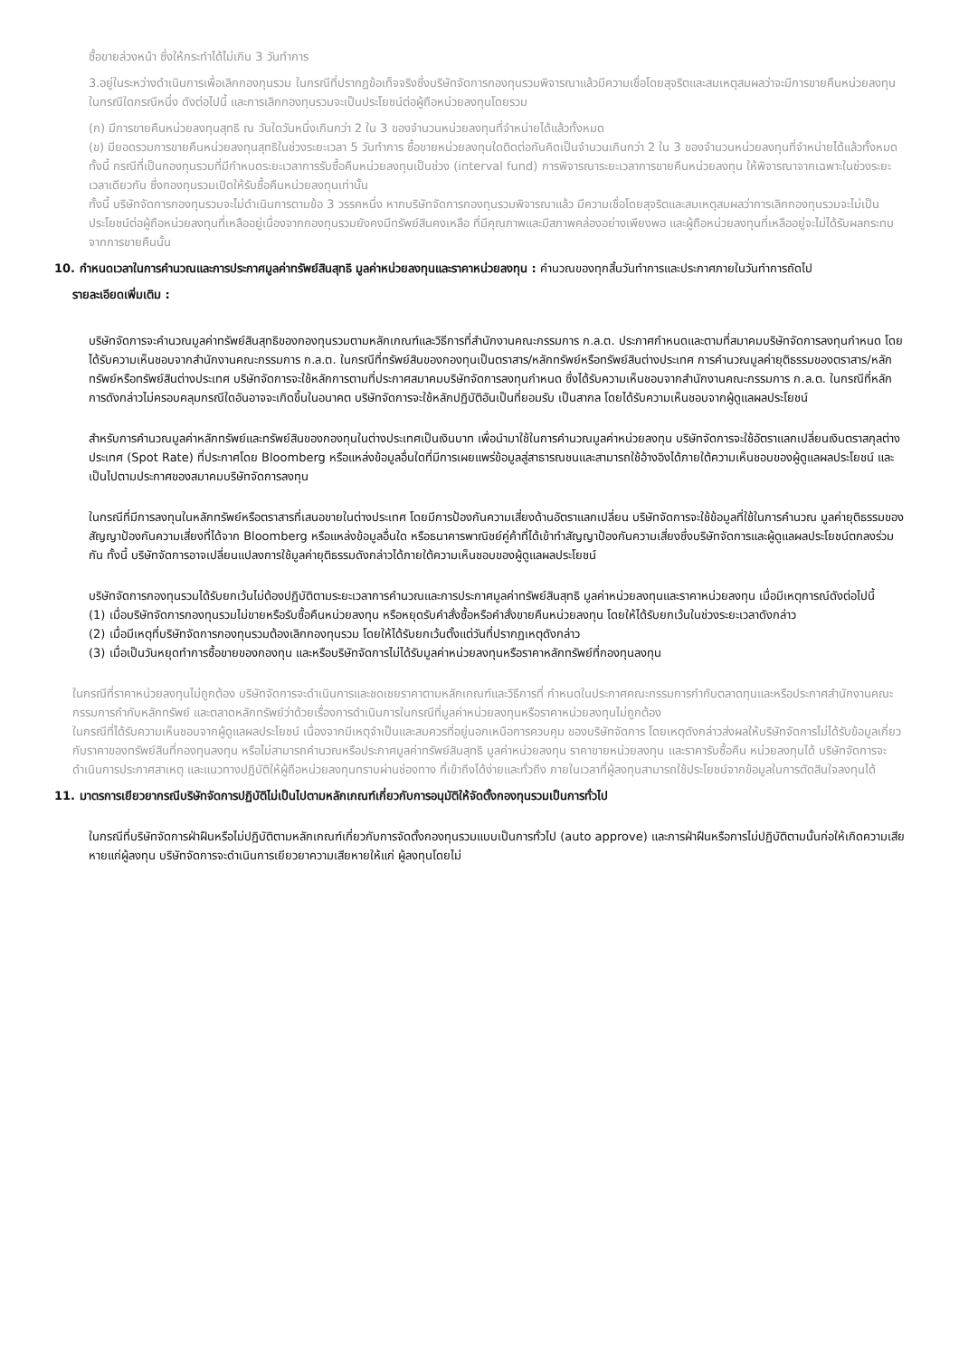ซื้อขายล่วงหน้า ซึ่งให้กระทำได้ไม่เกิน 3 วันทำการ
3.อยู่ในระหว่างดำเนินการเพื่อเลิกกองทุนรวม ในกรณีที่ปรากฏข้อเท็จจริงซึ่งบริษัทจัดการกองทุนรวมพิจารณาแล้วมีความเชื่อโดยสุจริตและสมเหตุสมผลว่าจะมีการขายคืนหน่วยลงทุน ในกรณีใดกรณีหนึ่ง ดังต่อไปนี้ และการเลิกกองทุนรวมจะเป็นประโยชน์ต่อผู้ถือหน่วยลงทุนโดยรวม
(ก) มีการขายคืนหน่วยลงทุนสุทธิ ณ วันใดวันหนึ่งเกินกว่า 2 ใน 3 ของจำนวนหน่วยลงทุนที่จำหน่ายได้แล้วทั้งหมด
(ข) มียอดรวมการขายคืนหน่วยลงทุนสุทธิในช่วงระยะเวลา 5 วันทำการ ซื้อขายหน่วยลงทุนใดติดต่อกันคิดเป็นจำนวนเกินกว่า 2 ใน 3 ของจำนวนหน่วยลงทุนที่จำหน่ายได้แล้วทั้งหมด ทั้งนี้ กรณีที่เป็นกองทุนรวมที่มีกำหนดระยะเวลาการรับซื้อคืนหน่วยลงทุนเป็นช่วง (interval fund) การพิจารณาระยะเวลาการขายคืนหน่วยลงทุน ให้พิจารณาจากเฉพาะในช่วงระยะเวลาเดียวกัน ซึ่งกองทุนรวมเปิดให้รับซื้อคืนหน่วยลงทุนเท่านั้น
ทั้งนี้ บริษัทจัดการกองทุนรวมจะไม่ดำเนินการตามข้อ 3 วรรคหนึ่ง หากบริษัทจัดการกองทุนรวมพิจารณาแล้ว มีความเชื่อโดยสุจริตและสมเหตุสมผลว่าการเลิกกองทุนรวมจะไม่เป็นประโยชน์ต่อผู้ถือหน่วยลงทุนที่เหลืออยู่เนื่องจากกองทุนรวมยังคงมีทรัพย์สินคงเหลือ ที่มีคุณภาพและมีสภาพคล่องอย่างเพียงพอ และผู้ถือหน่วยลงทุนที่เหลืออยู่จะไม่ได้รับผลกระทบจากการขายคืนนั้น
10. กำหนดเวลาในการคำนวณและการประกาศมูลค่าทรัพย์สินสุทธิ มูลค่าหน่วยลงทุนและราคาหน่วยลงทุน : คำนวณของทุกสิ้นวันทำการและประกาศภายในวันทำการถัดไป
รายละเอียดเพิ่มเติม :
บริษัทจัดการจะคำนวณมูลค่าทรัพย์สินสุทธิของกองทุนรวมตามหลักเกณฑ์และวิธีการที่สำนักงานคณะกรรมการ ก.ล.ต. ประกาศกำหนดและตามที่สมาคมบริษัทจัดการลงทุนกำหนด โดยได้รับความเห็นชอบจากสำนักงานคณะกรรมการ ก.ล.ต. ในกรณีที่ทรัพย์สินของกองทุนเป็นตราสาร/หลักทรัพย์หรือทรัพย์สินต่างประเทศ การคำนวณมูลค่ายุติธรรมของตราสาร/หลักทรัพย์หรือทรัพย์สินต่างประเทศ บริษัทจัดการจะใช้หลักการตามที่ประกาศสมาคมบริษัทจัดการลงทุนกำหนด ซึ่งได้รับความเห็นชอบจากสำนักงานคณะกรรมการ ก.ล.ต. ในกรณีที่หลักการดังกล่าวไม่ครอบคลุมกรณีใดอันอาจจะเกิดขึ้นในอนาคต บริษัทจัดการจะใช้หลักปฏิบัติอันเป็นที่ยอมรับ เป็นสากล โดยได้รับความเห็นชอบจากผู้ดูแลผลประโยชน์
สำหรับการคำนวณมูลค่าหลักทรัพย์และทรัพย์สินของกองทุนในต่างประเทศเป็นเงินบาท เพื่อนำมาใช้ในการคำนวณมูลค่าหน่วยลงทุน บริษัทจัดการจะใช้อัตราแลกเปลี่ยนเงินตราสกุลต่างประเทศ (Spot Rate) ที่ประกาศโดย Bloomberg หรือแหล่งข้อมูลอื่นใดที่มีการเผยแพร่ข้อมูลสู่สาธารณชนและสามารถใช้อ้างอิงได้ภายใต้ความเห็นชอบของผู้ดูแลผลประโยชน์ และเป็นไปตามประกาศของสมาคมบริษัทจัดการลงทุน
ในกรณีที่มีการลงทุนในหลักทรัพย์หรือตราสารที่เสนอขายในต่างประเทศ โดยมีการป้องกันความเสี่ยงด้านอัตราแลกเปลี่ยน บริษัทจัดการจะใช้ข้อมูลที่ใช้ในการคำนวณ มูลค่ายุติธรรมของสัญญาป้องกันความเสี่ยงที่ได้จาก Bloomberg หรือแหล่งข้อมูลอื่นใด หรือธนาคารพาณิชย์คู่ค้าที่ได้เข้าทำสัญญาป้องกันความเสี่ยงซึ่งบริษัทจัดการและผู้ดูแลผลประโยชน์ตกลงร่วมกัน ทั้งนี้ บริษัทจัดการอาจเปลี่ยนแปลงการใช้มูลค่ายุติธรรมดังกล่าวได้ภายใต้ความเห็นชอบของผู้ดูแลผลประโยชน์
บริษัทจัดการกองทุนรวมได้รับยกเว้นไม่ต้องปฏิบัติตามระยะเวลาการคำนวณและการประกาศมูลค่าทรัพย์สินสุทธิ มูลค่าหน่วยลงทุนและราคาหน่วยลงทุน เมื่อมีเหตุการณ์ดังต่อไปนี้
(1) เมื่อบริษัทจัดการกองทุนรวมไม่ขายหรือรับซื้อคืนหน่วยลงทุน หรือหยุดรับคำสั่งซื้อหรือคำสั่งขายคืนหน่วยลงทุน โดยให้ได้รับยกเว้นในช่วงระยะเวลาดังกล่าว
(2) เมื่อมีเหตุที่บริษัทจัดการกองทุนรวมต้องเลิกกองทุนรวม โดยให้ได้รับยกเว้นตั้งแต่วันที่ปรากฏเหตุดังกล่าว
(3) เมื่อเป็นวันหยุดทำการซื้อขายของกองทุน และหรือบริษัทจัดการไม่ได้รับมูลค่าหน่วยลงทุนหรือราคาหลักทรัพย์ที่กองทุนลงทุน
ในกรณีที่ราคาหน่วยลงทุนไม่ถูกต้อง บริษัทจัดการจะดำเนินการและชดเชยราคาตามหลักเกณฑ์และวิธีการที่ กำหนดในประกาศคณะกรรมการกำกับตลาดทุนและหรือประกาศสำนักงานคณะกรรมการกำกับหลักทรัพย์ และตลาดหลักทรัพย์ว่าด้วยเรื่องการดำเนินการในกรณีที่มูลค่าหน่วยลงทุนหรือราคาหน่วยลงทุนไม่ถูกต้อง
ในกรณีที่ได้รับความเห็นชอบจากผู้ดูแลผลประโยชน์ เนื่องจากมีเหตุจำเป็นและสมควรที่อยู่นอกเหนือการควบคุม ของบริษัทจัดการ โดยเหตุดังกล่าวส่งผลให้บริษัทจัดการไม่ได้รับข้อมูลเกี่ยวกับราคาของทรัพย์สินที่กองทุนลงทุน หรือไม่สามารถคำนวณหรือประกาศมูลค่าทรัพย์สินสุทธิ มูลค่าหน่วยลงทุน ราคาขายหน่วยลงทุน และราคารับซื้อคืน หน่วยลงทุนได้ บริษัทจัดการจะดำเนินการประกาศสาเหตุ และแนวทางปฏิบัติให้ผู้ถือหน่วยลงทุนทราบผ่านช่องทาง ที่เข้าถึงได้ง่ายและทั่วถึง ภายในเวลาที่ผู้ลงทุนสามารถใช้ประโยชน์จากข้อมูลในการตัดสินใจลงทุนได้
11. มาตรการเยียวยากรณีบริษัทจัดการปฏิบัติไม่เป็นไปตามหลักเกณฑ์เกี่ยวกับการอนุมัติให้จัดตั้งกองทุนรวมเป็นการทั่วไป
ในกรณีที่บริษัทจัดการฝ่าฝืนหรือไม่ปฏิบัติตามหลักเกณฑ์เกี่ยวกับการจัดตั้งกองทุนรวมแบบเป็นการทั่วไป (auto approve) และการฝ่าฝืนหรือการไม่ปฏิบัติตามนั้นก่อให้เกิดความเสียหายแก่ผู้ลงทุน บริษัทจัดการจะดำเนินการเยียวยาความเสียหายให้แก่ ผู้ลงทุนโดยไม่